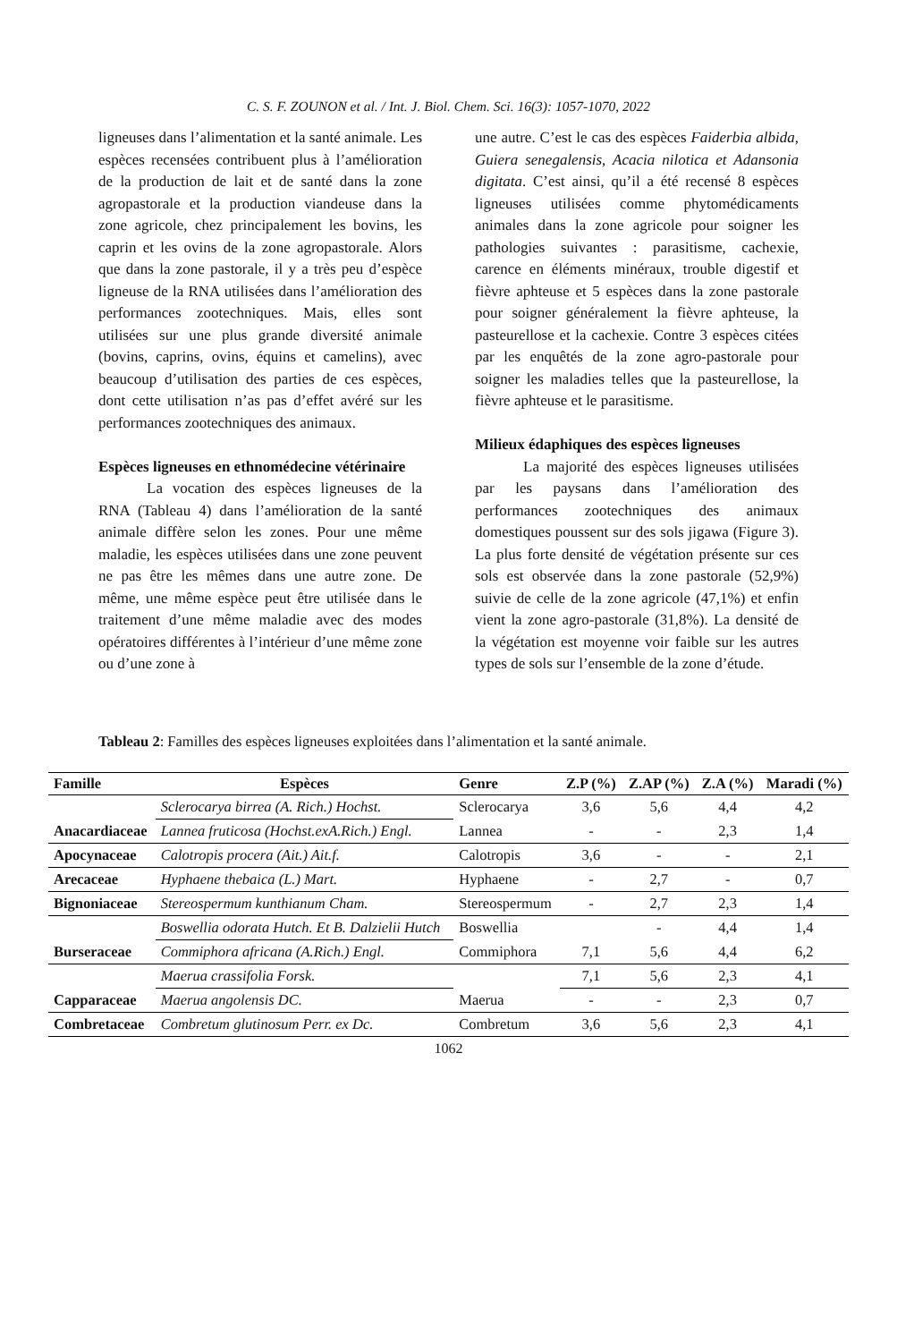C. S. F. ZOUNON et al. / Int. J. Biol. Chem. Sci. 16(3): 1057-1070, 2022
ligneuses dans l’alimentation et la santé animale. Les espèces recensées contribuent plus à l’amélioration de la production de lait et de santé dans la zone agropastorale et la production viandeuse dans la zone agricole, chez principalement les bovins, les caprin et les ovins de la zone agropastorale. Alors que dans la zone pastorale, il y a très peu d’espèce ligneuse de la RNA utilisées dans l’amélioration des performances zootechniques. Mais, elles sont utilisées sur une plus grande diversité animale (bovins, caprins, ovins, équins et camelins), avec beaucoup d’utilisation des parties de ces espèces, dont cette utilisation n’as pas d’effet avéré sur les performances zootechniques des animaux.
Espèces ligneuses en ethnomédecine vétérinaire
La vocation des espèces ligneuses de la RNA (Tableau 4) dans l’amélioration de la santé animale diffère selon les zones. Pour une même maladie, les espèces utilisées dans une zone peuvent ne pas être les mêmes dans une autre zone. De même, une même espèce peut être utilisée dans le traitement d’une même maladie avec des modes opératoires différentes à l’intérieur d’une même zone ou d’une zone à
une autre. C’est le cas des espèces Faiderbia albida, Guiera senegalensis, Acacia nilotica et Adansonia digitata. C’est ainsi, qu’il a été recensé 8 espèces ligneuses utilisées comme phytomédicaments animales dans la zone agricole pour soigner les pathologies suivantes : parasitisme, cachexie, carence en éléments minéraux, trouble digestif et fièvre aphteuse et 5 espèces dans la zone pastorale pour soigner généralement la fièvre aphteuse, la pasteurellose et la cachexie. Contre 3 espèces citées par les enquêtés de la zone agro-pastorale pour soigner les maladies telles que la pasteurellose, la fièvre aphteuse et le parasitisme.
Milieux édaphiques des espèces ligneuses
La majorité des espèces ligneuses utilisées par les paysans dans l’amélioration des performances zootechniques des animaux domestiques poussent sur des sols jigawa (Figure 3). La plus forte densité de végétation présente sur ces sols est observée dans la zone pastorale (52,9%) suivie de celle de la zone agricole (47,1%) et enfin vient la zone agro-pastorale (31,8%). La densité de la végétation est moyenne voir faible sur les autres types de sols sur l’ensemble de la zone d’étude.
Tableau 2: Familles des espèces ligneuses exploitées dans l’alimentation et la santé animale.
| Famille | Espèces | Genre | Z.P (%) | Z.AP (%) | Z.A (%) | Maradi (%) |
| --- | --- | --- | --- | --- | --- | --- |
| Anacardiaceae | Sclerocarya birrea (A. Rich.) Hochst. | Sclerocarya | 3,6 | 5,6 | 4,4 | 4,2 |
| | Lannea fruticosa (Hochst.exA.Rich.) Engl. | Lannea | - | - | 2,3 | 1,4 |
| Apocynaceae | Calotropis procera (Ait.) Ait.f. | Calotropis | 3,6 | - | - | 2,1 |
| Arecaceae | Hyphaene thebaica (L.) Mart. | Hyphaene | - | 2,7 | - | 0,7 |
| Bignoniaceae | Stereospermum kunthianum Cham. | Stereospermum | - | 2,7 | 2,3 | 1,4 |
| Burseraceae | Boswellia odorata Hutch. Et B. Dalzielii Hutch | Boswellia | | - | 4,4 | 1,4 |
| | Commiphora africana (A.Rich.) Engl. | Commiphora | 7,1 | 5,6 | 4,4 | 6,2 |
| Capparaceae | Maerua crassifolia Forsk. | Maerua | 7,1 | 5,6 | 2,3 | 4,1 |
| | Maerua angolensis DC. | | - | - | 2,3 | 0,7 |
| Combretaceae | Combretum glutinosum Perr. ex Dc. | Combretum | 3,6 | 5,6 | 2,3 | 4,1 |
1062